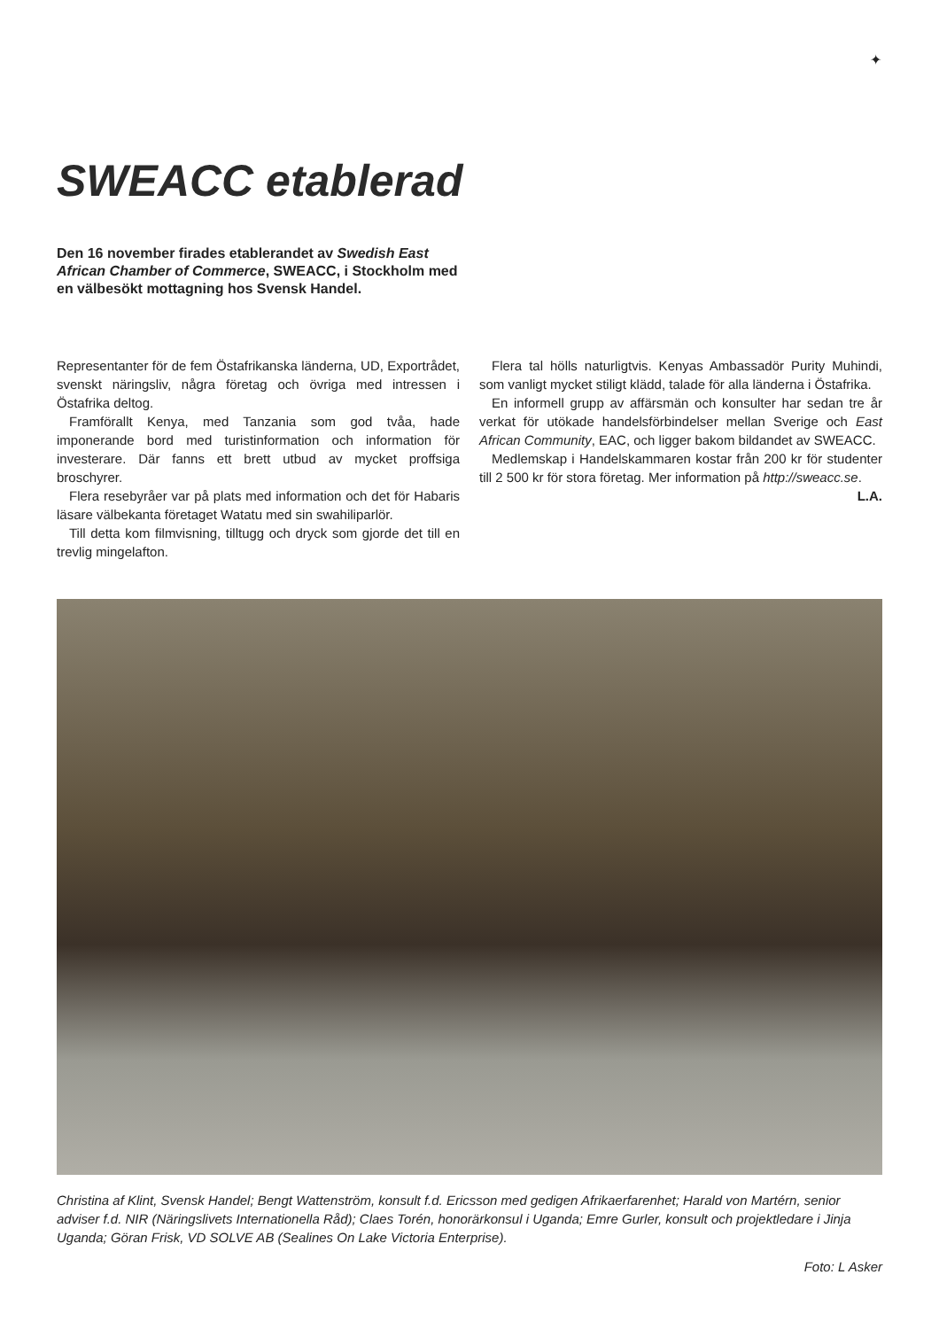✦
SWEACC etablerad
Den 16 november firades etablerandet av Swedish East African Chamber of Commerce, SWEACC, i Stockholm med en välbesökt mottagning hos Svensk Handel.
Representanter för de fem Östafrikanska länderna, UD, Exportrådet, svenskt näringsliv, några företag och övriga med intressen i Östafrika deltog.
Framförallt Kenya, med Tanzania som god tvåa, hade imponerande bord med turistinformation och information för investerare. Där fanns ett brett utbud av mycket proffsiga broschyrer.
Flera resebyråer var på plats med information och det för Habaris läsare välbekanta företaget Watatu med sin swahiliparlör.
Till detta kom filmvisning, tilltugg och dryck som gjorde det till en trevlig mingelafton.
Flera tal hölls naturligtvis. Kenyas Ambassadör Purity Muhindi, som vanligt mycket stiligt klädd, talade för alla länderna i Östafrika.
En informell grupp av affärsmän och konsulter har sedan tre år verkat för utökade handelsförbindelser mellan Sverige och East African Community, EAC, och ligger bakom bildandet av SWEACC.
Medlemskap i Handelskammaren kostar från 200 kr för studenter till 2 500 kr för stora företag. Mer information på http://sweacc.se.
L.A.
Christina af Klint, Svensk Handel; Bengt Wattenström, konsult f.d. Ericsson med gedigen Afrikaerfarenhet; Harald von Martérn, senior adviser f.d. NIR (Näringslivets Internationella Råd); Claes Torén, honorärkonsul i Uganda; Emre Gurler, konsult och projektledare i Jinja Uganda; Göran Frisk, VD SOLVE AB (Sealines On Lake Victoria Enterprise).
Foto: L Asker